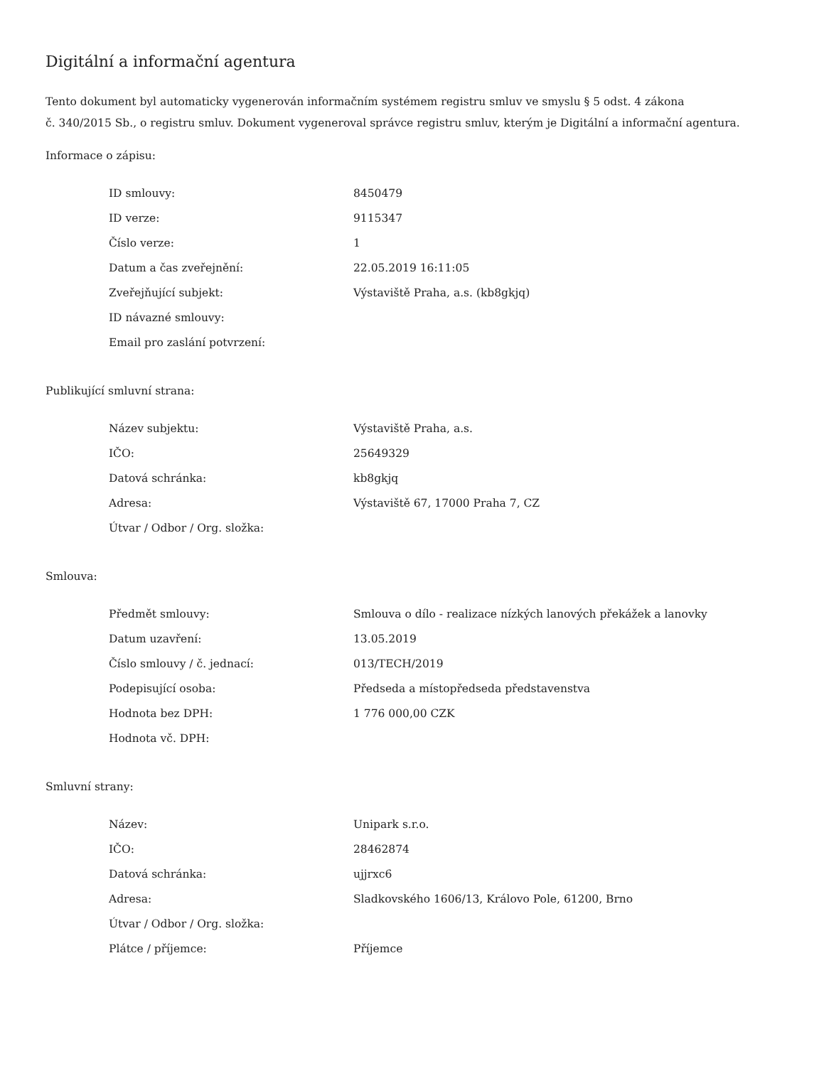Digitální a informační agentura
Tento dokument byl automaticky vygenerován informačním systémem registru smluv ve smyslu § 5 odst. 4 zákona
č. 340/2015 Sb., o registru smluv. Dokument vygeneroval správce registru smluv, kterým je Digitální a informační agentura.
Informace o zápisu:
| ID smlouvy: | 8450479 |
| ID verze: | 9115347 |
| Číslo verze: | 1 |
| Datum a čas zveřejnění: | 22.05.2019 16:11:05 |
| Zveřejňující subjekt: | Výstaviště Praha, a.s. (kb8gkjq) |
| ID návazné smlouvy: | |
| Email pro zaslání potvrzení: | |
Publikující smluvní strana:
| Název subjektu: | Výstaviště Praha, a.s. |
| IČO: | 25649329 |
| Datová schránka: | kb8gkjq |
| Adresa: | Výstaviště 67, 17000 Praha 7, CZ |
| Útvar / Odbor / Org. složka: | |
Smlouva:
| Předmět smlouvy: | Smlouva o dílo - realizace nízkých lanových překážek a lanovky |
| Datum uzavření: | 13.05.2019 |
| Číslo smlouvy / č. jednací: | 013/TECH/2019 |
| Podepisující osoba: | Předseda a místopředseda představenstva |
| Hodnota bez DPH: | 1 776 000,00 CZK |
| Hodnota vč. DPH: | |
Smluvní strany:
| Název: | Unipark s.r.o. |
| IČO: | 28462874 |
| Datová schránka: | ujjrxc6 |
| Adresa: | Sladkovského 1606/13, Královo Pole, 61200, Brno |
| Útvar / Odbor / Org. složka: | |
| Plátce / příjemce: | Příjemce |